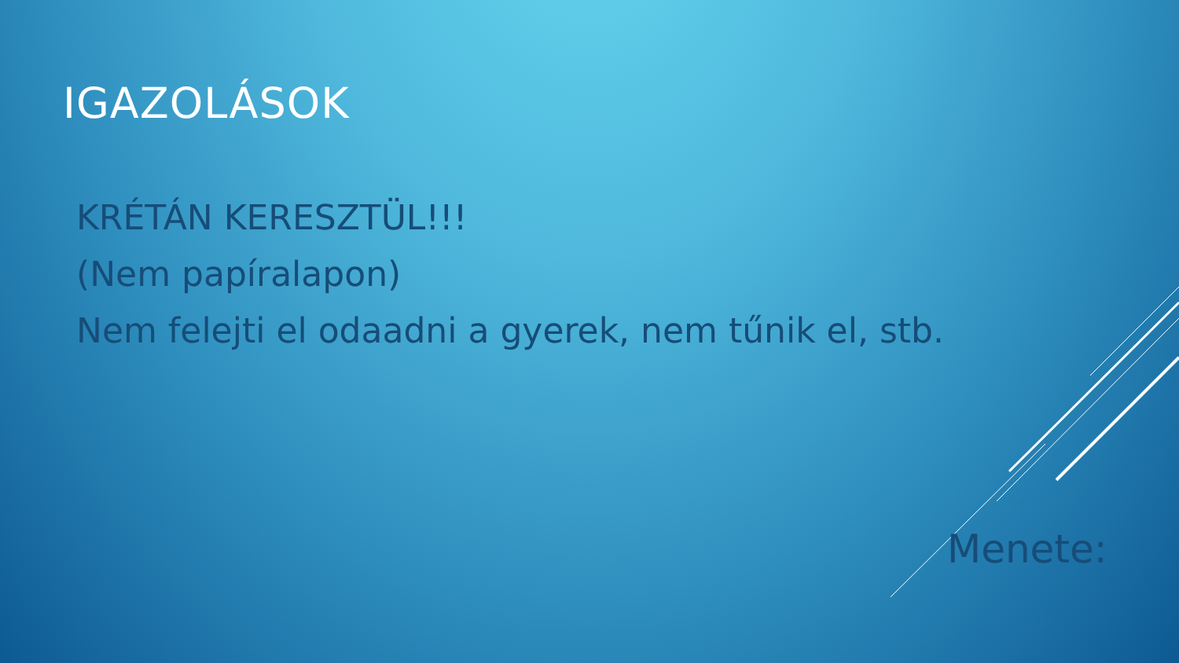IGAZOLÁSOK
KRÉTÁN KERESZTÜL!!!
(Nem papíralapon)
Nem felejti el odaadni a gyerek, nem tűnik el, stb.
Menete: